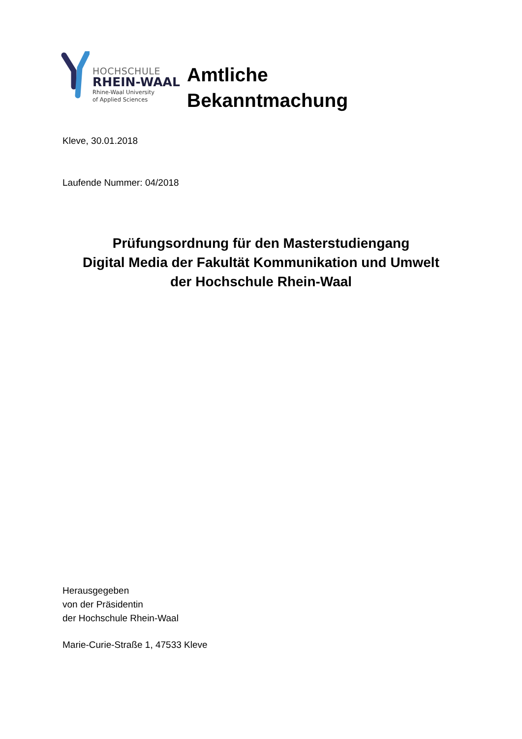HOCHSCHULE
RHEIN-WAAL
Rhine-Waal University
of Applied Sciences
Amtliche
Bekanntmachung
Kleve, 30.01.2018
Laufende Nummer: 04/2018
Prüfungsordnung für den Masterstudiengang
Digital Media der Fakultät Kommunikation und Umwelt
der Hochschule Rhein-Waal
Herausgegeben
von der Präsidentin
der Hochschule Rhein-Waal
Marie-Curie-Straße 1, 47533 Kleve